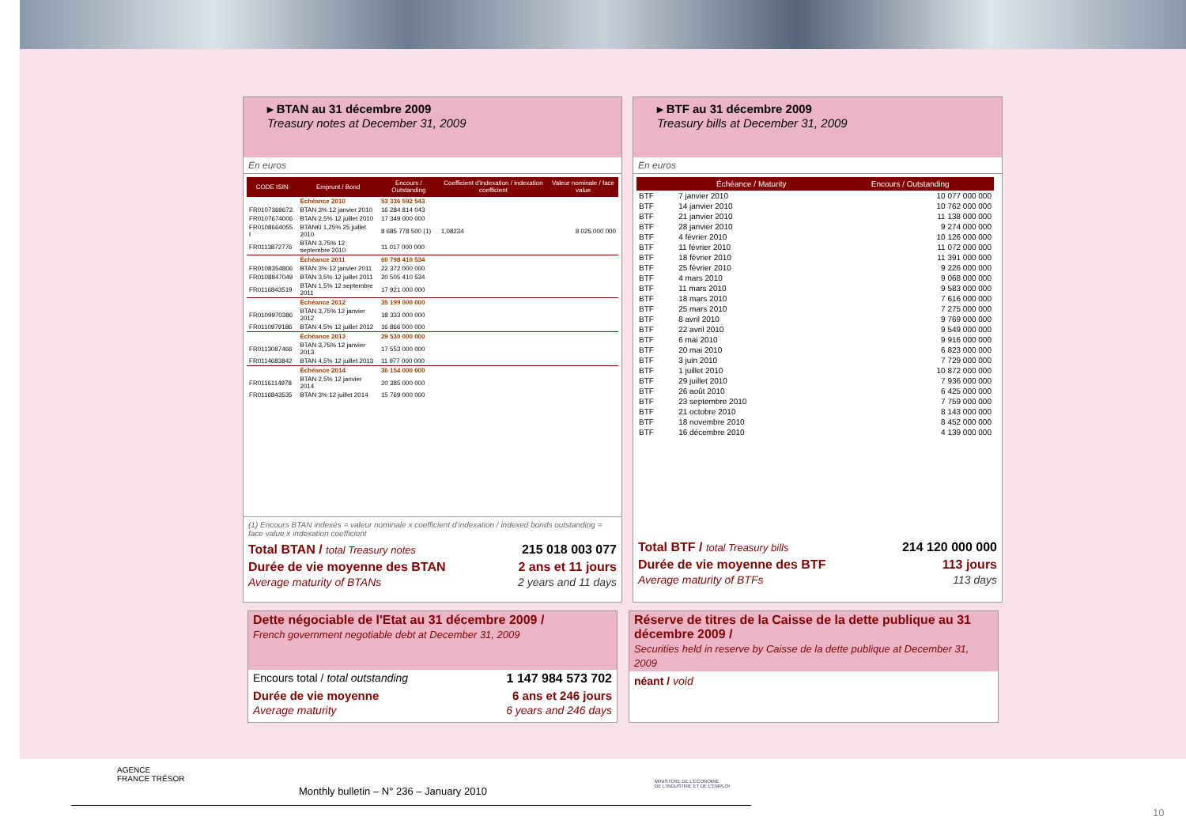▸ BTAN au 31 décembre 2009
Treasury notes at December 31, 2009
En euros
| CODE ISIN | Emprunt / Bond | Encours / Outstanding | Coefficient d'indexation / indexation coefficient | Valeur nominale / face value |
| --- | --- | --- | --- | --- |
| | Échéance 2010 | 53 336 592 543 | | |
| FR0107369672 | BTAN 3% 12 janvier 2010 | 16 284 814 043 | | |
| FR0107674006 | BTAN 2,5% 12 juillet 2010 | 17 349 000 000 | | |
| FR0108664055 I | BTAN€i 1,25% 25 juillet 2010 | 8 685 778 500 (1) | 1,08234 | 8 025 000 000 |
| FR0113872776 | BTAN 3,75% 12 septembre 2010 | 11 017 000 000 | | |
| | Échéance 2011 | 60 798 410 534 | | |
| FR0108354806 | BTAN 3% 12 janvier 2011 | 22 372 000 000 | | |
| FR0108847049 | BTAN 3,5% 12 juillet 2011 | 20 505 410 534 | | |
| FR0116843519 | BTAN 1,5% 12 septembre 2011 | 17 921 000 000 | | |
| | Échéance 2012 | 35 199 000 000 | | |
| FR0109970386 | BTAN 3,75% 12 janvier 2012 | 18 333 000 000 | | |
| FR0110979186 | BTAN 4,5% 12 juillet 2012 | 16 866 000 000 | | |
| | Échéance 2013 | 29 530 000 000 | | |
| FR0113087466 | BTAN 3,75% 12 janvier 2013 | 17 553 000 000 | | |
| FR0114683842 | BTAN 4,5% 12 juillet 2013 | 11 977 000 000 | | |
| | Échéance 2014 | 36 154 000 000 | | |
| FR0116114978 | BTAN 2,5% 12 janvier 2014 | 20 385 000 000 | | |
| FR0116843535 | BTAN 3% 12 juillet 2014 | 15 769 000 000 | | |
(1) Encours BTAN indexés = valeur nominale x coefficient d'indexation / indexed bonds outstanding = face value x indexation coefficient
Total BTAN / total Treasury notes 215 018 003 077
Durée de vie moyenne des BTAN 2 ans et 11 jours
Average maturity of BTANs 2 years and 11 days
▸ BTF au 31 décembre 2009
Treasury bills at December 31, 2009
En euros
| | Échéance / Maturity | Encours / Outstanding |
| --- | --- | --- |
| BTF | 7 janvier 2010 | 10 077 000 000 |
| BTF | 14 janvier 2010 | 10 762 000 000 |
| BTF | 21 janvier 2010 | 11 138 000 000 |
| BTF | 28 janvier 2010 | 9 274 000 000 |
| BTF | 4 février 2010 | 10 126 000 000 |
| BTF | 11 février 2010 | 11 072 000 000 |
| BTF | 18 février 2010 | 11 391 000 000 |
| BTF | 25 février 2010 | 9 226 000 000 |
| BTF | 4 mars 2010 | 9 068 000 000 |
| BTF | 11 mars 2010 | 9 583 000 000 |
| BTF | 18 mars 2010 | 7 616 000 000 |
| BTF | 25 mars 2010 | 7 275 000 000 |
| BTF | 8 avril 2010 | 9 769 000 000 |
| BTF | 22 avril 2010 | 9 549 000 000 |
| BTF | 6 mai 2010 | 9 916 000 000 |
| BTF | 20 mai 2010 | 6 823 000 000 |
| BTF | 3 juin 2010 | 7 729 000 000 |
| BTF | 1 juillet 2010 | 10 872 000 000 |
| BTF | 29 juillet 2010 | 7 936 000 000 |
| BTF | 26 août 2010 | 6 425 000 000 |
| BTF | 23 septembre 2010 | 7 759 000 000 |
| BTF | 21 octobre 2010 | 8 143 000 000 |
| BTF | 18 novembre 2010 | 8 452 000 000 |
| BTF | 16 décembre 2010 | 4 139 000 000 |
Total BTF / total Treasury bills 214 120 000 000
Durée de vie moyenne des BTF 113 jours
Average maturity of BTFs 113 days
Dette négociable de l'Etat au 31 décembre 2009 /
French government negotiable debt at December 31, 2009
Encours total / total outstanding 1 147 984 573 702
Durée de vie moyenne 6 ans et 246 jours
Average maturity 6 years and 246 days
Réserve de titres de la Caisse de la dette publique au 31 décembre 2009 /
Securities held in reserve by Caisse de la dette publique at December 31, 2009
néant / void
AGENCE
FRANCE TRÉSOR
MINISTÈRE DE L'ÉCONOMIE
DE L'INDUSTRIE ET DE L'EMPLOI
Monthly bulletin – N° 236 – January 2010
10